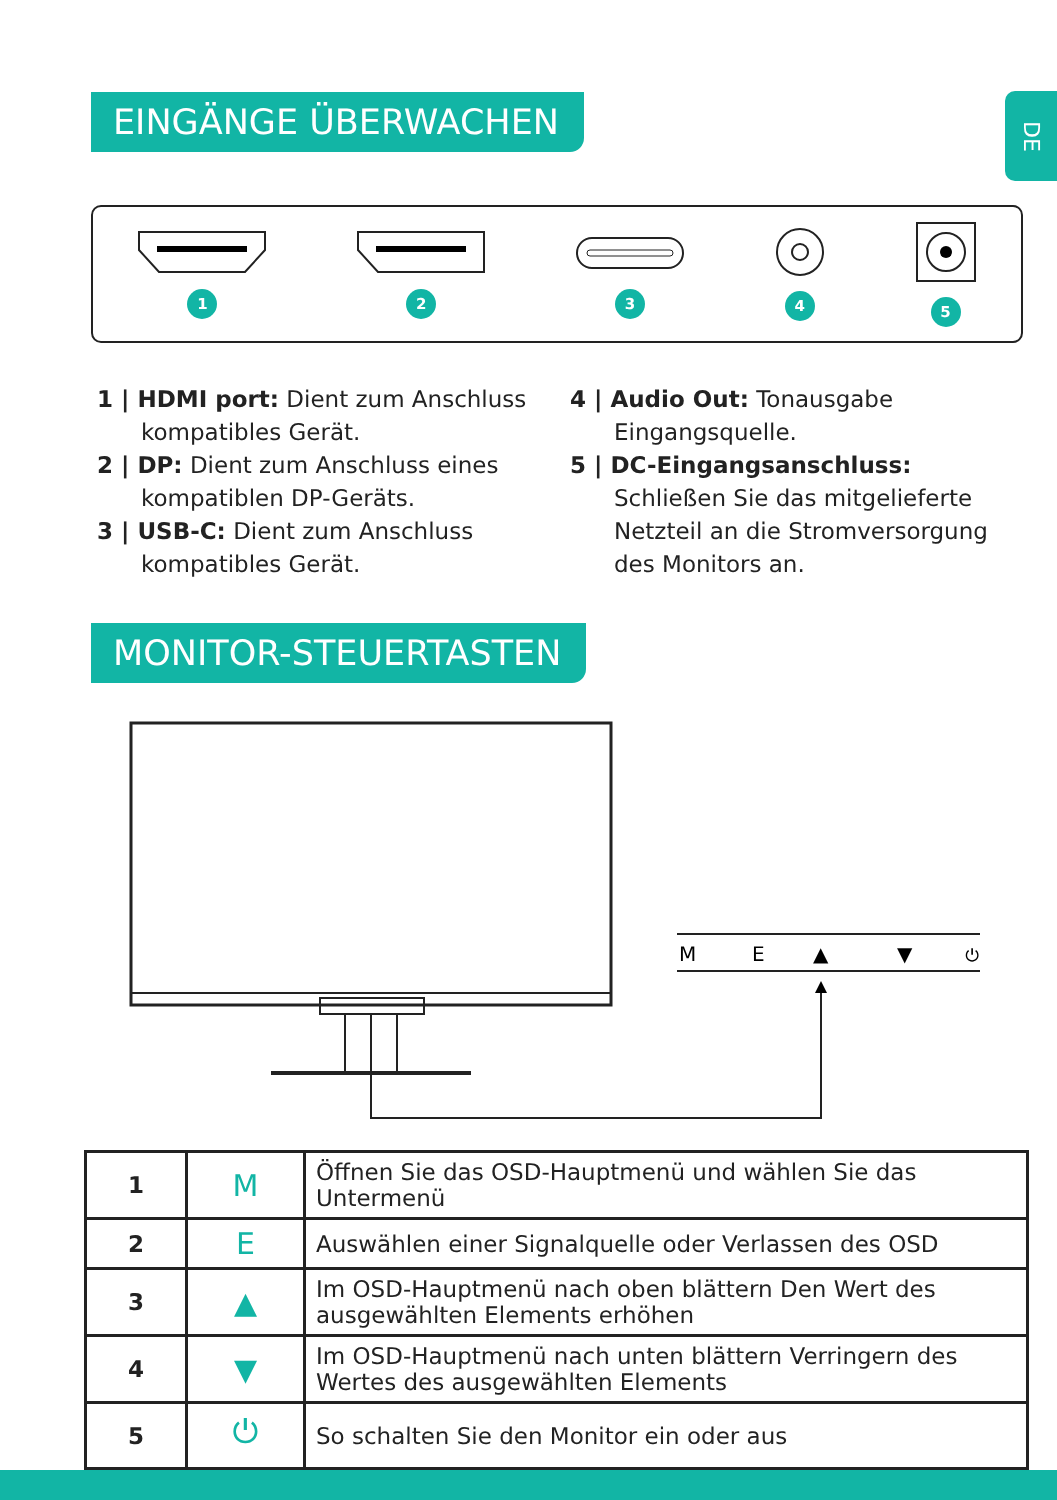DE
EINGÄNGE ÜBERWACHEN
1
2
3
4
5
1 | HDMI port: Dient zum Anschluss kompatibles Gerät.
2 | DP: Dient zum Anschluss eines kompatiblen DP-Geräts.
3 | USB-C: Dient zum Anschluss kompatibles Gerät.
4 | Audio Out: Tonausgabe Eingangsquelle.
5 | DC-Eingangsanschluss: Schließen Sie das mitgelieferte Netzteil an die Stromversorgung des Monitors an.
MONITOR-STEUERTASTEN
M
E
▲
▼
⏻
| 1 | M | Öffnen Sie das OSD-Hauptmenü und wählen Sie das Untermenü |
| 2 | E | Auswählen einer Signalquelle oder Verlassen des OSD |
| 3 | ▲ | Im OSD-Hauptmenü nach oben blättern Den Wert des ausgewählten Elements erhöhen |
| 4 | ▼ | Im OSD-Hauptmenü nach unten blättern Verringern des Wertes des ausgewählten Elements |
| 5 | ⏻ | So schalten Sie den Monitor ein oder aus |